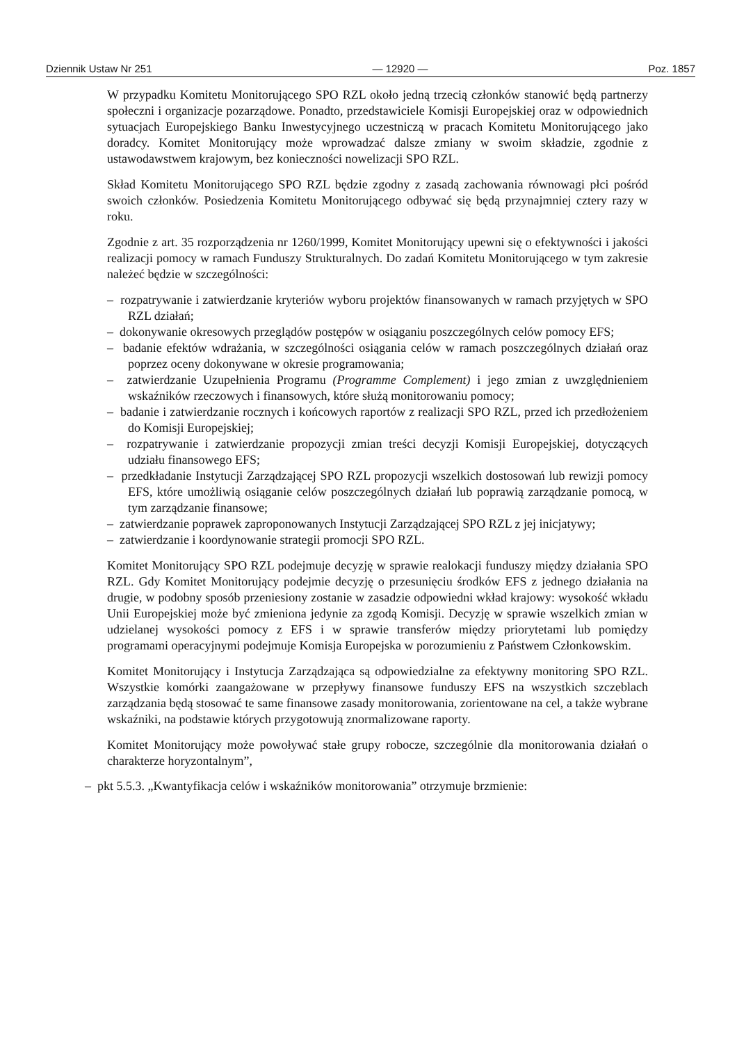Dziennik Ustaw Nr 251 — 12920 — Poz. 1857
W przypadku Komitetu Monitorującego SPO RZL około jedną trzecią członków stanowić będą partnerzy społeczni i organizacje pozarządowe. Ponadto, przedstawiciele Komisji Europejskiej oraz w odpowiednich sytuacjach Europejskiego Banku Inwestycyjnego uczestniczą w pracach Komitetu Monitorującego jako doradcy. Komitet Monitorujący może wprowadzać dalsze zmiany w swoim składzie, zgodnie z ustawodawstwem krajowym, bez konieczności nowelizacji SPO RZL.
Skład Komitetu Monitorującego SPO RZL będzie zgodny z zasadą zachowania równowagi płci pośród swoich członków. Posiedzenia Komitetu Monitorującego odbywać się będą przynajmniej cztery razy w roku.
Zgodnie z art. 35 rozporządzenia nr 1260/1999, Komitet Monitorujący upewni się o efektywności i jakości realizacji pomocy w ramach Funduszy Strukturalnych. Do zadań Komitetu Monitorującego w tym zakresie należeć będzie w szczególności:
– rozpatrywanie i zatwierdzanie kryteriów wyboru projektów finansowanych w ramach przyjętych w SPO RZL działań;
– dokonywanie okresowych przeglądów postępów w osiąganiu poszczególnych celów pomocy EFS;
– badanie efektów wdrażania, w szczególności osiągania celów w ramach poszczególnych działań oraz poprzez oceny dokonywane w okresie programowania;
– zatwierdzanie Uzupełnienia Programu (Programme Complement) i jego zmian z uwzględnieniem wskaźników rzeczowych i finansowych, które służą monitorowaniu pomocy;
– badanie i zatwierdzanie rocznych i końcowych raportów z realizacji SPO RZL, przed ich przedłożeniem do Komisji Europejskiej;
– rozpatrywanie i zatwierdzanie propozycji zmian treści decyzji Komisji Europejskiej, dotyczących udziału finansowego EFS;
– przedkładanie Instytucji Zarządzającej SPO RZL propozycji wszelkich dostosowań lub rewizji pomocy EFS, które umożliwią osiąganie celów poszczególnych działań lub poprawią zarządzanie pomocą, w tym zarządzanie finansowe;
– zatwierdzanie poprawek zaproponowanych Instytucji Zarządzającej SPO RZL z jej inicjatywy;
– zatwierdzanie i koordynowanie strategii promocji SPO RZL.
Komitet Monitorujący SPO RZL podejmuje decyzję w sprawie realokacji funduszy między działania SPO RZL. Gdy Komitet Monitorujący podejmie decyzję o przesunięciu środków EFS z jednego działania na drugie, w podobny sposób przeniesiony zostanie w zasadzie odpowiedni wkład krajowy: wysokość wkładu Unii Europejskiej może być zmieniona jedynie za zgodą Komisji. Decyzję w sprawie wszelkich zmian w udzielanej wysokości pomocy z EFS i w sprawie transferów między priorytetami lub pomiędzy programami operacyjnymi podejmuje Komisja Europejska w porozumieniu z Państwem Członkowskim.
Komitet Monitorujący i Instytucja Zarządzająca są odpowiedzialne za efektywny monitoring SPO RZL. Wszystkie komórki zaangażowane w przepływy finansowe funduszy EFS na wszystkich szczeblach zarządzania będą stosować te same finansowe zasady monitorowania, zorientowane na cel, a także wybrane wskaźniki, na podstawie których przygotowują znormalizowane raporty.
Komitet Monitorujący może powoływać stałe grupy robocze, szczególnie dla monitorowania działań o charakterze horyzontalnym”,
– pkt 5.5.3. „Kwantyfikacja celów i wskaźników monitorowania” otrzymuje brzmienie: